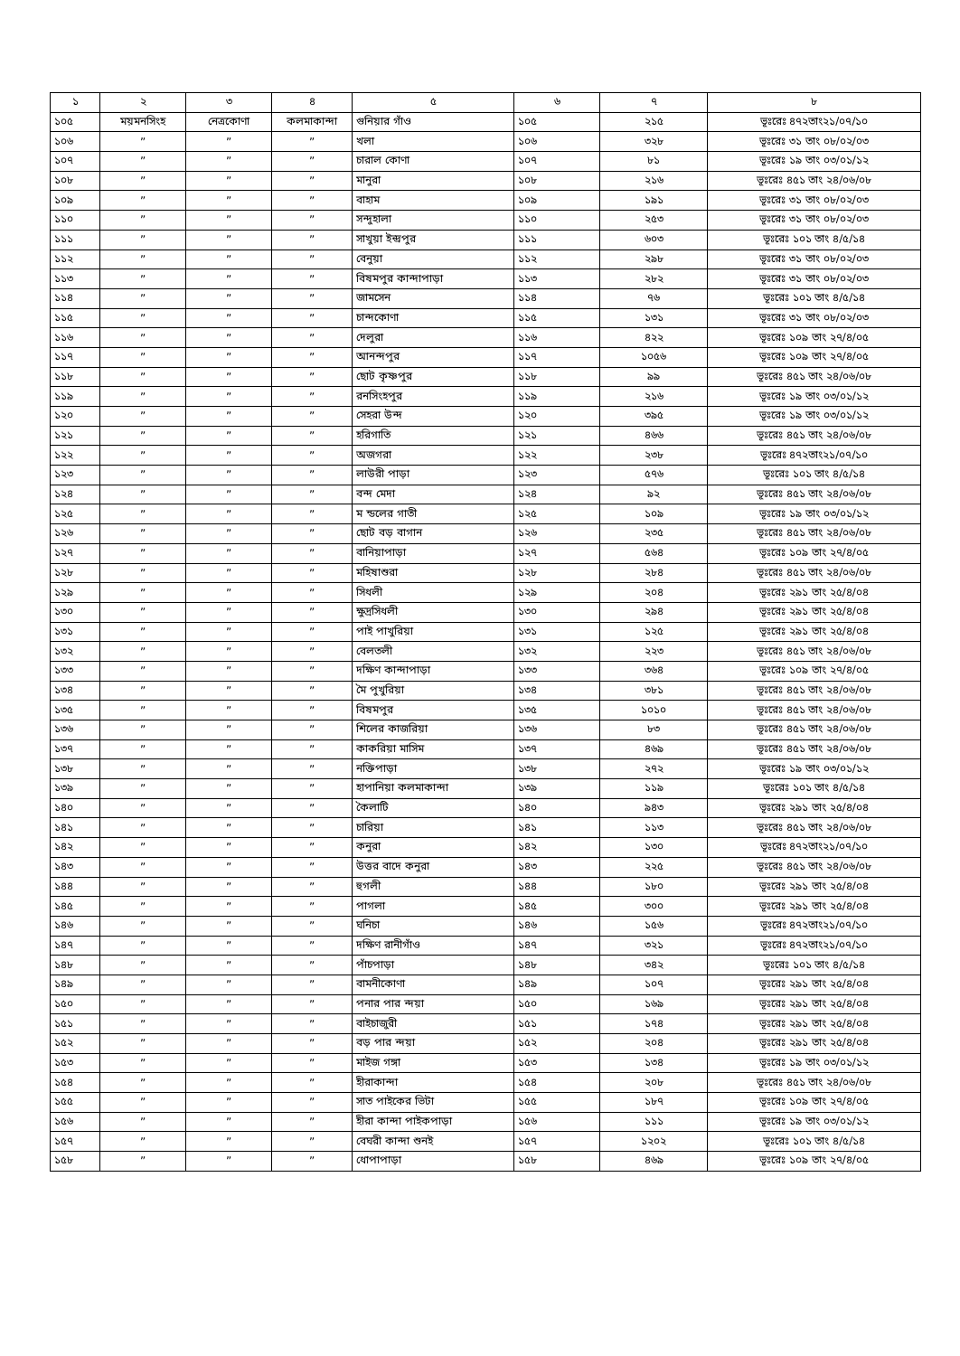| ১ | ২ | ৩ | ৪ | ৫ | ৬ | ৭ | ৮ |
| --- | --- | --- | --- | --- | --- | --- | --- |
| ১০৫ | ময়মনসিংহ | নেত্রকোণা | কলমাকান্দা | গুনিয়ার গাঁও | ১০৫ | ২১৫ | ভূঃরেঃ ৪৭২তাং২১/০৭/১০ |
| ১০৬ | ” | ” | ” | খলা | ১০৬ | ৩২৮ | ভূঃরেঃ ৩১ তাং ০৮/০২/০৩ |
| ১০৭ | ” | ” | ” | চারাল কোণা | ১০৭ | ৮১ | ভূঃরেঃ ১৯ তাং ০৩/০১/১২ |
| ১০৮ | ” | ” | ” | মানুরা | ১০৮ | ২১৬ | ভূঃরেঃ ৪৫১ তাং ২৪/০৬/০৮ |
| ১০৯ | ” | ” | ” | বাহাম | ১০৯ | ১৯১ | ভূঃরেঃ ৩১ তাং ০৮/০২/০৩ |
| ১১০ | ” | ” | ” | সন্দুহালা | ১১০ | ২৫৩ | ভূঃরেঃ ৩১ তাং ০৮/০২/০৩ |
| ১১১ | ” | ” | ” | সাখুয়া ইন্দ্রপুর | ১১১ | ৬০৩ | ভূঃরেঃ ১০১ তাং ৪/৫/১৪ |
| ১১২ | ” | ” | ” | বেনুয়া | ১১২ | ২৯৮ | ভূঃরেঃ ৩১ তাং ০৮/০২/০৩ |
| ১১৩ | ” | ” | ” | বিষমপুর কান্দাপাড়া | ১১৩ | ২৮২ | ভূঃরেঃ ৩১ তাং ০৮/০২/০৩ |
| ১১৪ | ” | ” | ” | জামসেন | ১১৪ | ৭৬ | ভূঃরেঃ ১০১ তাং ৪/৫/১৪ |
| ১১৫ | ” | ” | ” | চান্দকোণা | ১১৫ | ১৩১ | ভূঃরেঃ ৩১ তাং ০৮/০২/০৩ |
| ১১৬ | ” | ” | ” | দেলুরা | ১১৬ | ৪২২ | ভূঃরেঃ ১০৯ তাং ২৭/৪/০৫ |
| ১১৭ | ” | ” | ” | আনন্দপুর | ১১৭ | ১০৫৬ | ভূঃরেঃ ১০৯ তাং ২৭/৪/০৫ |
| ১১৮ | ” | ” | ” | ছোট কৃষ্ণপুর | ১১৮ | ৯৯ | ভূঃরেঃ ৪৫১ তাং ২৪/০৬/০৮ |
| ১১৯ | ” | ” | ” | রনসিংহপুর | ১১৯ | ২১৬ | ভূঃরেঃ ১৯ তাং ০৩/০১/১২ |
| ১২০ | ” | ” | ” | সেহরা উন্দ | ১২০ | ৩৯৫ | ভূঃরেঃ ১৯ তাং ০৩/০১/১২ |
| ১২১ | ” | ” | ” | হরিগাতি | ১২১ | ৪৬৬ | ভূঃরেঃ ৪৫১ তাং ২৪/০৬/০৮ |
| ১২২ | ” | ” | ” | অজগরা | ১২২ | ২৩৮ | ভূঃরেঃ ৪৭২তাং২১/০৭/১০ |
| ১২৩ | ” | ” | ” | লাউরী পাড়া | ১২৩ | ৫৭৬ | ভূঃরেঃ ১০১ তাং ৪/৫/১৪ |
| ১২৪ | ” | ” | ” | বন্দ মেদা | ১২৪ | ৯২ | ভূঃরেঃ ৪৫১ তাং ২৪/০৬/০৮ |
| ১২৫ | ” | ” | ” | ম ন্ডলের গাতী | ১২৫ | ১০৯ | ভূঃরেঃ ১৯ তাং ০৩/০১/১২ |
| ১২৬ | ” | ” | ” | ছোট বড় বাগান | ১২৬ | ২৩৫ | ভূঃরেঃ ৪৫১ তাং ২৪/০৬/০৮ |
| ১২৭ | ” | ” | ” | বানিয়াপাড়া | ১২৭ | ৫৬৪ | ভূঃরেঃ ১০৯ তাং ২৭/৪/০৫ |
| ১২৮ | ” | ” | ” | মহিষাশুরা | ১২৮ | ২৮৪ | ভূঃরেঃ ৪৫১ তাং ২৪/০৬/০৮ |
| ১২৯ | ” | ” | ” | সিধলী | ১২৯ | ২০৪ | ভূঃরেঃ ২৯১ তাং ২৫/৪/০৪ |
| ১৩০ | ” | ” | ” | ক্ষুদ্রসিধলী | ১৩০ | ২৯৪ | ভূঃরেঃ ২৯১ তাং ২৫/৪/০৪ |
| ১৩১ | ” | ” | ” | পাই পাখুরিয়া | ১৩১ | ১২৫ | ভূঃরেঃ ২৯১ তাং ২৫/৪/০৪ |
| ১৩২ | ” | ” | ” | বেলতলী | ১৩২ | ২২৩ | ভূঃরেঃ ৪৫১ তাং ২৪/০৬/০৮ |
| ১৩৩ | ” | ” | ” | দক্ষিণ কান্দাপাড়া | ১৩৩ | ৩৬৪ | ভূঃরেঃ ১০৯ তাং ২৭/৪/০৫ |
| ১৩৪ | ” | ” | ” | মৈ পুখুরিয়া | ১৩৪ | ৩৮১ | ভূঃরেঃ ৪৫১ তাং ২৪/০৬/০৮ |
| ১৩৫ | ” | ” | ” | বিষমপুর | ১৩৫ | ১০১০ | ভূঃরেঃ ৪৫১ তাং ২৪/০৬/০৮ |
| ১৩৬ | ” | ” | ” | শিলের কাজরিয়া | ১৩৬ | ৮৩ | ভূঃরেঃ ৪৫১ তাং ২৪/০৬/০৮ |
| ১৩৭ | ” | ” | ” | কাকরিয়া মাসিম | ১৩৭ | ৪৬৯ | ভূঃরেঃ ৪৫১ তাং ২৪/০৬/০৮ |
| ১৩৮ | ” | ” | ” | নক্তিপাড়া | ১৩৮ | ২৭২ | ভূঃরেঃ ১৯ তাং ০৩/০১/১২ |
| ১৩৯ | ” | ” | ” | হাপানিয়া কলমাকান্দা | ১৩৯ | ১১৯ | ভূঃরেঃ ১০১ তাং ৪/৫/১৪ |
| ১৪০ | ” | ” | ” | কৈলাটি | ১৪০ | ৯৪৩ | ভূঃরেঃ ২৯১ তাং ২৫/৪/০৪ |
| ১৪১ | ” | ” | ” | চারিয়া | ১৪১ | ১১৩ | ভূঃরেঃ ৪৫১ তাং ২৪/০৬/০৮ |
| ১৪২ | ” | ” | ” | কনুরা | ১৪২ | ১৩০ | ভূঃরেঃ ৪৭২তাং২১/০৭/১০ |
| ১৪৩ | ” | ” | ” | উত্তর বাদে কনুরা | ১৪৩ | ২২৫ | ভূঃরেঃ ৪৫১ তাং ২৪/০৬/০৮ |
| ১৪৪ | ” | ” | ” | হুগলী | ১৪৪ | ১৮০ | ভূঃরেঃ ২৯১ তাং ২৫/৪/০৪ |
| ১৪৫ | ” | ” | ” | পাগলা | ১৪৫ | ৩০০ | ভূঃরেঃ ২৯১ তাং ২৫/৪/০৪ |
| ১৪৬ | ” | ” | ” | ঘনিচা | ১৪৬ | ১৫৬ | ভূঃরেঃ ৪৭২তাং২১/০৭/১০ |
| ১৪৭ | ” | ” | ” | দক্ষিণ রানীগাঁও | ১৪৭ | ৩২১ | ভূঃরেঃ ৪৭২তাং২১/০৭/১০ |
| ১৪৮ | ” | ” | ” | পাঁচপাড়া | ১৪৮ | ৩৪২ | ভূঃরেঃ ১০১ তাং ৪/৫/১৪ |
| ১৪৯ | ” | ” | ” | বামনীকোণা | ১৪৯ | ১০৭ | ভূঃরেঃ ২৯১ তাং ২৫/৪/০৪ |
| ১৫০ | ” | ” | ” | পনার পার ন্দয়া | ১৫০ | ১৬৯ | ভূঃরেঃ ২৯১ তাং ২৫/৪/০৪ |
| ১৫১ | ” | ” | ” | বাইচাজুরী | ১৫১ | ১৭৪ | ভূঃরেঃ ২৯১ তাং ২৫/৪/০৪ |
| ১৫২ | ” | ” | ” | বড় পার ন্দয়া | ১৫২ | ২০৪ | ভূঃরেঃ ২৯১ তাং ২৫/৪/০৪ |
| ১৫৩ | ” | ” | ” | মাইজ গঙ্গা | ১৫৩ | ১৩৪ | ভূঃরেঃ ১৯ তাং ০৩/০১/১২ |
| ১৫৪ | ” | ” | ” | হীরাকান্দা | ১৫৪ | ২০৮ | ভূঃরেঃ ৪৫১ তাং ২৪/০৬/০৮ |
| ১৫৫ | ” | ” | ” | সাত পাইকের ভিটা | ১৫৫ | ১৮৭ | ভূঃরেঃ ১০৯ তাং ২৭/৪/০৫ |
| ১৫৬ | ” | ” | ” | হীরা কান্দা পাইকপাড়া | ১৫৬ | ১১১ | ভূঃরেঃ ১৯ তাং ০৩/০১/১২ |
| ১৫৭ | ” | ” | ” | বেঘরী কান্দা শুনই | ১৫৭ | ১২০২ | ভূঃরেঃ ১০১ তাং ৪/৫/১৪ |
| ১৫৮ | ” | ” | ” | ধোপাপাড়া | ১৫৮ | ৪৬৯ | ভূঃরেঃ ১০৯ তাং ২৭/৪/০৫ |